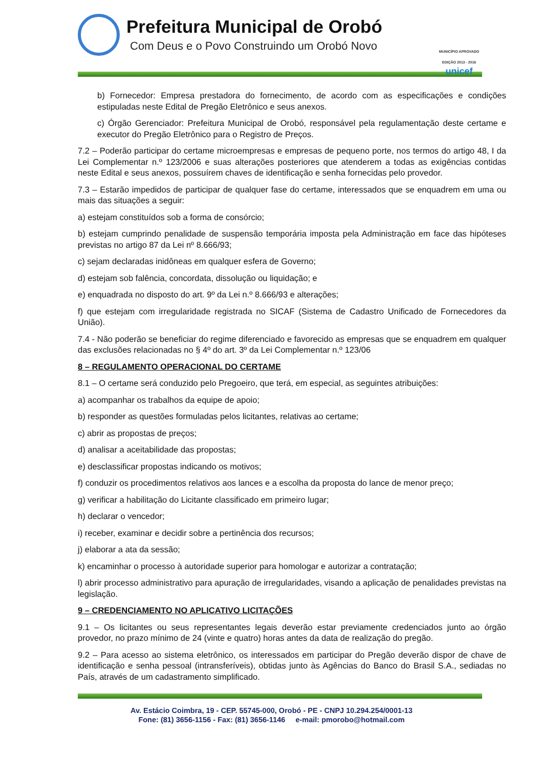Prefeitura Municipal de Orobó
Com Deus e o Povo Construindo um Orobó Novo
MUNICÍPIO APROVADO EDIÇÃO 2013 - 2016
unicef
b) Fornecedor: Empresa prestadora do fornecimento, de acordo com as especificações e condições estipuladas neste Edital de Pregão Eletrônico e seus anexos.
c) Órgão Gerenciador: Prefeitura Municipal de Orobó, responsável pela regulamentação deste certame e executor do Pregão Eletrônico para o Registro de Preços.
7.2 – Poderão participar do certame microempresas e empresas de pequeno porte, nos termos do artigo 48, I da Lei Complementar n.º 123/2006 e suas alterações posteriores que atenderem a todas as exigências contidas neste Edital e seus anexos, possuírem chaves de identificação e senha fornecidas pelo provedor.
7.3 – Estarão impedidos de participar de qualquer fase do certame, interessados que se enquadrem em uma ou mais das situações a seguir:
a) estejam constituídos sob a forma de consórcio;
b) estejam cumprindo penalidade de suspensão temporária imposta pela Administração em face das hipóteses previstas no artigo 87 da Lei nº 8.666/93;
c) sejam declaradas inidôneas em qualquer esfera de Governo;
d) estejam sob falência, concordata, dissolução ou liquidação; e
e) enquadrada no disposto do art. 9º da Lei n.º 8.666/93 e alterações;
f) que estejam com irregularidade registrada no SICAF (Sistema de Cadastro Unificado de Fornecedores da União).
7.4 - Não poderão se beneficiar do regime diferenciado e favorecido as empresas que se enquadrem em qualquer das exclusões relacionadas no § 4º do art. 3º da Lei Complementar n.º 123/06
8 – REGULAMENTO OPERACIONAL DO CERTAME
8.1 – O certame será conduzido pelo Pregoeiro, que terá, em especial, as seguintes atribuições:
a) acompanhar os trabalhos da equipe de apoio;
b) responder as questões formuladas pelos licitantes, relativas ao certame;
c) abrir as propostas de preços;
d) analisar a aceitabilidade das propostas;
e) desclassificar propostas indicando os motivos;
f) conduzir os procedimentos relativos aos lances e a escolha da proposta do lance de menor preço;
g) verificar a habilitação do Licitante classificado em primeiro lugar;
h) declarar o vencedor;
i) receber, examinar e decidir sobre a pertinência dos recursos;
j) elaborar a ata da sessão;
k) encaminhar o processo à autoridade superior para homologar e autorizar a contratação;
l) abrir processo administrativo para apuração de irregularidades, visando a aplicação de penalidades previstas na legislação.
9 – CREDENCIAMENTO NO APLICATIVO LICITAÇÕES
9.1 – Os licitantes ou seus representantes legais deverão estar previamente credenciados junto ao órgão provedor, no prazo mínimo de 24 (vinte e quatro) horas antes da data de realização do pregão.
9.2 – Para acesso ao sistema eletrônico, os interessados em participar do Pregão deverão dispor de chave de identificação e senha pessoal (intransferíveis), obtidas junto às Agências do Banco do Brasil S.A., sediadas no País, através de um cadastramento simplificado.
Av. Estácio Coimbra, 19 - CEP. 55745-000, Orobó - PE - CNPJ 10.294.254/0001-13
Fone: (81) 3656-1156 - Fax: (81) 3656-1146 e-mail: pmorobo@hotmail.com